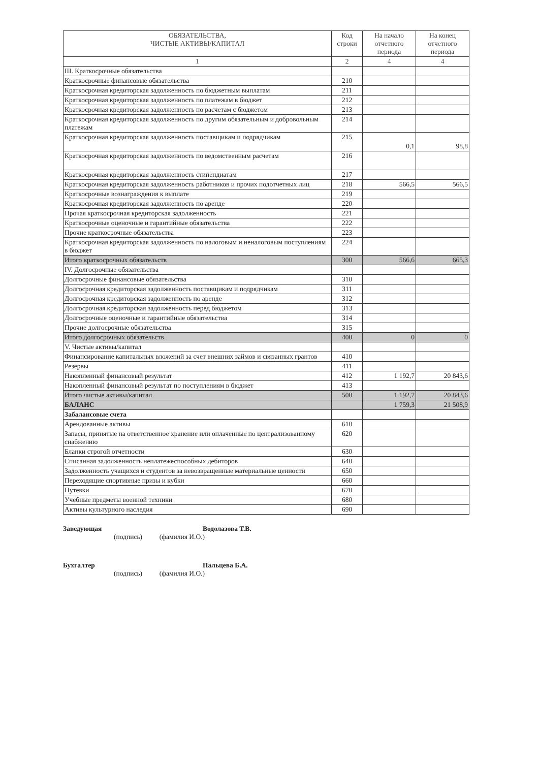| ОБЯЗАТЕЛЬСТВА, ЧИСТЫЕ АКТИВЫ/КАПИТАЛ | Код строки | На начало отчетного периода | На конец отчетного периода |
| --- | --- | --- | --- |
| 1 | 2 | 4 | 4 |
| III. Краткосрочные обязательства | | | |
| Краткосрочные финансовые обязательства | 210 | | |
| Краткосрочная кредиторская задолженность по бюджетным выплатам | 211 | | |
| Краткосрочная кредиторская задолженность по платежам в бюджет | 212 | | |
| Краткосрочная кредиторская задолженность по расчетам с бюджетом | 213 | | |
| Краткосрочная кредиторская задолженность по другим обязательным и добровольным платежам | 214 | | |
| Краткосрочная кредиторская задолженность поставщикам и подрядчикам | 215 | 0,1 | 98,8 |
| Краткосрочная кредиторская задолженность по ведомственным расчетам | 216 | | |
| Краткосрочная кредиторская задолженность стипендиатам | 217 | | |
| Краткосрочная кредиторская задолженность работников и прочих подотчетных лиц | 218 | 566,5 | 566,5 |
| Краткосрочные вознаграждения к выплате | 219 | | |
| Краткосрочная кредиторская задолженность по аренде | 220 | | |
| Прочая краткосрочная кредиторская задолженность | 221 | | |
| Краткосрочные оценочные и гарантийные обязательства | 222 | | |
| Прочие краткосрочные обязательства | 223 | | |
| Краткосрочная кредиторская задолженность по налоговым и неналоговым поступлениям в бюджет | 224 | | |
| Итого краткосрочных обязательств | 300 | 566,6 | 665,3 |
| IV. Долгосрочные обязательства | | | |
| Долгосрочные финансовые обязательства | 310 | | |
| Долгосрочная кредиторская задолженность поставщикам и подрядчикам | 311 | | |
| Долгосрочная кредиторская задолженность по аренде | 312 | | |
| Долгосрочная кредиторская задолженность перед бюджетом | 313 | | |
| Долгосрочные оценочные и гарантийные обязательства | 314 | | |
| Прочие долгосрочные обязательства | 315 | | |
| Итого долгосрочных обязательств | 400 | 0 | 0 |
| V. Чистые активы/капитал | | | |
| Финансирование капитальных вложений за счет внешних займов и связанных грантов | 410 | | |
| Резервы | 411 | | |
| Накопленный финансовый результат | 412 | 1 192,7 | 20 843,6 |
| Накопленный финансовый результат по поступлениям в бюджет | 413 | | |
| Итого чистые активы/капитал | 500 | 1 192,7 | 20 843,6 |
| БАЛАНС | | 1 759,3 | 21 508,9 |
| Забалансовые счета | | | |
| Арендованные активы | 610 | | |
| Запасы, принятые на ответственное хранение или оплаченные по централизованному снабжению | 620 | | |
| Бланки строгой отчетности | 630 | | |
| Списанная задолженность неплатежеспособных дебиторов | 640 | | |
| Задолженность учащихся и студентов за невозвращенные материальные ценности | 650 | | |
| Переходящие спортивные призы и кубки | 660 | | |
| Путевки | 670 | | |
| Учебные предметы военной техники | 680 | | |
| Активы культурного наследия | 690 | | |
Заведующая Водолазова Т.В.
(подпись) (фамилия И.О.)
Бухгалтер Пальцева Б.А.
(подпись) (фамилия И.О.)